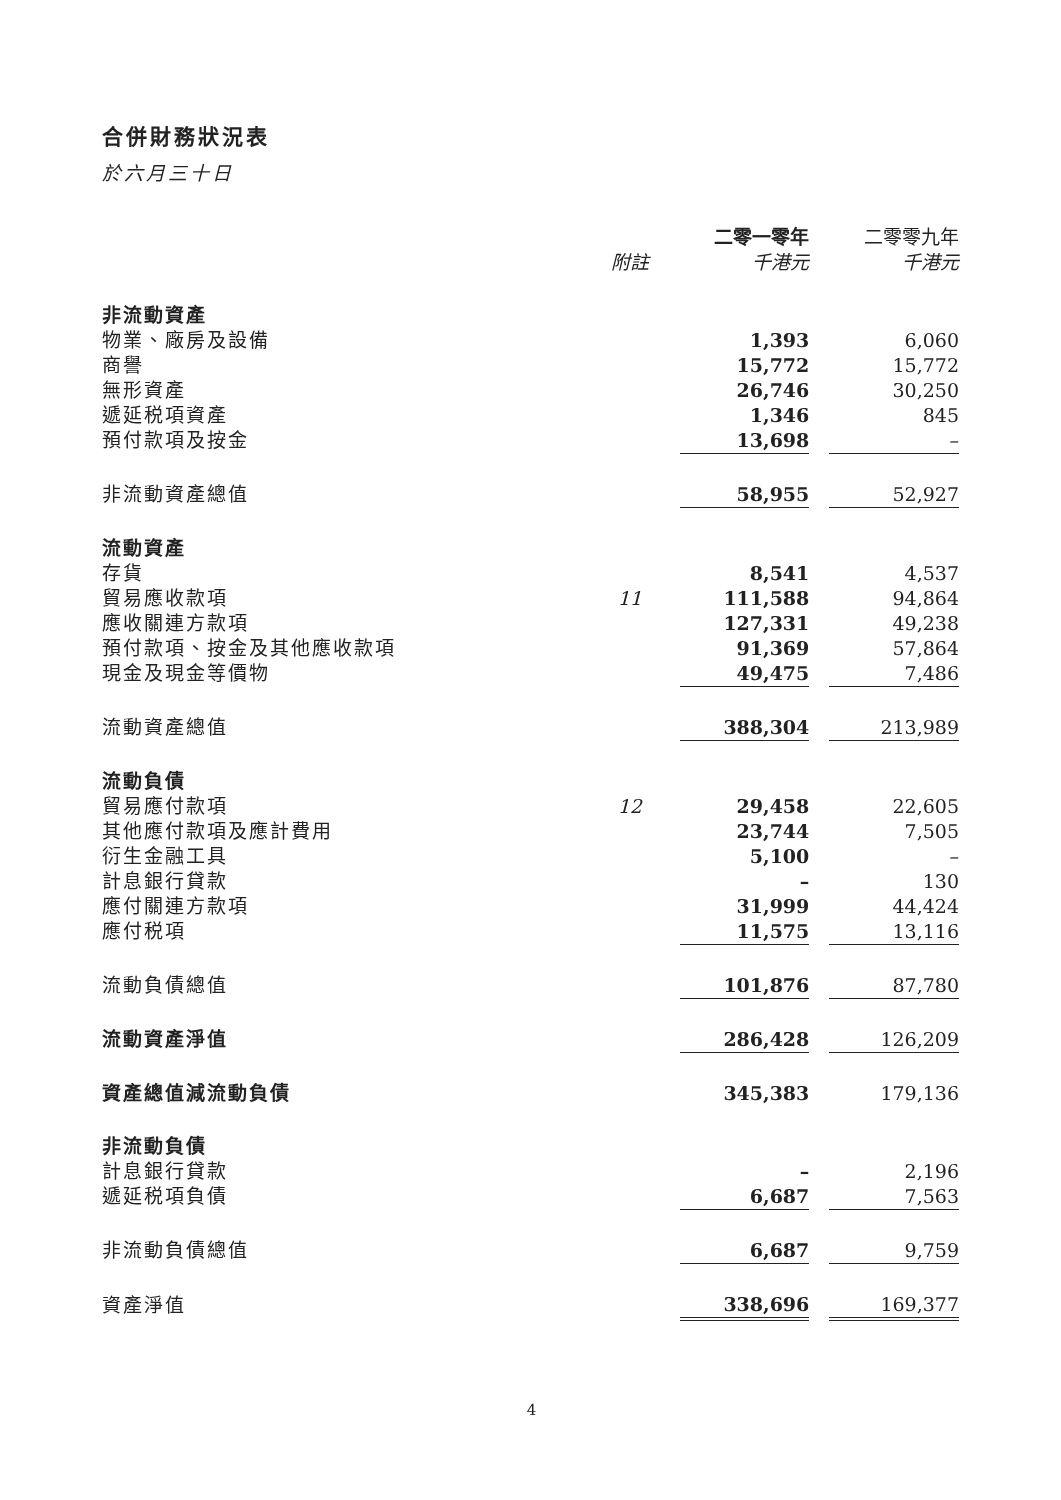合併財務狀況表
於六月三十日
| | | 二零一零年 | | 二零零九年 |
| | 附註 | 千港元 | | 千港元 |
| 非流動資產 | | | | |
| 物業、廠房及設備 | | 1,393 | | 6,060 |
| 商譽 | | 15,772 | | 15,772 |
| 無形資產 | | 26,746 | | 30,250 |
| 遞延税項資產 | | 1,346 | | 845 |
| 預付款項及按金 | | 13,698 | | – |
| 非流動資產總值 | | 58,955 | | 52,927 |
| 流動資產 | | | | |
| 存貨 | | 8,541 | | 4,537 |
| 貿易應收款項 | 11 | 111,588 | | 94,864 |
| 應收關連方款項 | | 127,331 | | 49,238 |
| 預付款項、按金及其他應收款項 | | 91,369 | | 57,864 |
| 現金及現金等價物 | | 49,475 | | 7,486 |
| 流動資產總值 | | 388,304 | | 213,989 |
| 流動負債 | | | | |
| 貿易應付款項 | 12 | 29,458 | | 22,605 |
| 其他應付款項及應計費用 | | 23,744 | | 7,505 |
| 衍生金融工具 | | 5,100 | | – |
| 計息銀行貸款 | | – | | 130 |
| 應付關連方款項 | | 31,999 | | 44,424 |
| 應付税項 | | 11,575 | | 13,116 |
| 流動負債總值 | | 101,876 | | 87,780 |
| 流動資產淨值 | | 286,428 | | 126,209 |
| 資產總值減流動負債 | | 345,383 | | 179,136 |
| 非流動負債 | | | | |
| 計息銀行貸款 | | – | | 2,196 |
| 遞延税項負債 | | 6,687 | | 7,563 |
| 非流動負債總值 | | 6,687 | | 9,759 |
| 資產淨值 | | 338,696 | | 169,377 |
4